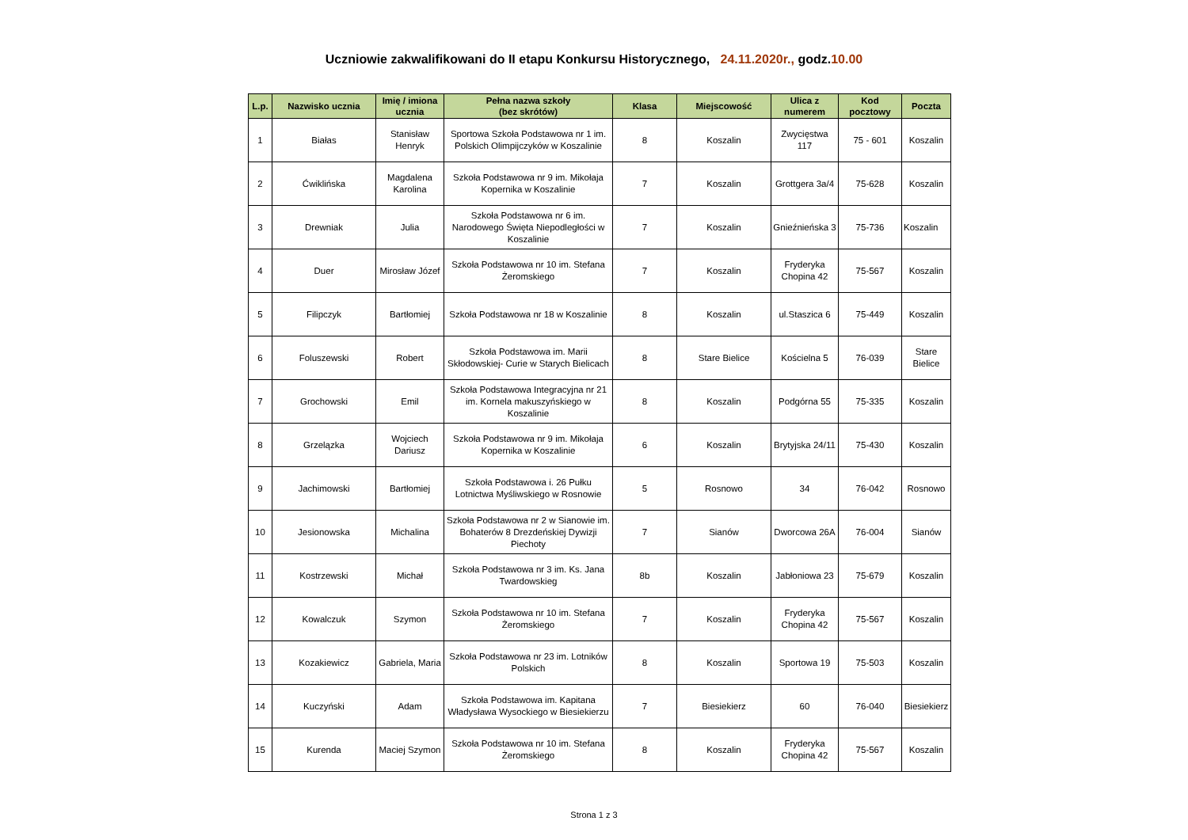Uczniowie zakwalifikowani do II etapu Konkursu Historycznego, 24.11.2020r., godz.10.00
| L.p. | Nazwisko ucznia | Imię / imiona ucznia | Pełna nazwa szkoły (bez skrótów) | Klasa | Miejscowość | Ulica z numerem | Kod pocztowy | Poczta |
| --- | --- | --- | --- | --- | --- | --- | --- | --- |
| 1 | Białas | Stanisław Henryk | Sportowa Szkoła Podstawowa nr 1 im. Polskich Olimpijczyków w Koszalinie | 8 | Koszalin | Zwycięstwa 117 | 75 - 601 | Koszalin |
| 2 | Ćwiklińska | Magdalena Karolina | Szkoła Podstawowa nr 9 im. Mikołaja Kopernika w Koszalinie | 7 | Koszalin | Grottgera 3a/4 | 75-628 | Koszalin |
| 3 | Drewniak | Julia | Szkoła Podstawowa nr 6 im. Narodowego Święta Niepodległości w Koszalinie | 7 | Koszalin | Gnieźnieńska 3 | 75-736 | Koszalin |
| 4 | Duer | Mirosław Józef | Szkoła Podstawowa nr 10 im. Stefana Żeromskiego | 7 | Koszalin | Fryderyka Chopina 42 | 75-567 | Koszalin |
| 5 | Filipczyk | Bartłomiej | Szkoła Podstawowa nr 18 w Koszalinie | 8 | Koszalin | ul.Staszica 6 | 75-449 | Koszalin |
| 6 | Foluszewski | Robert | Szkoła Podstawowa im. Marii Skłodowskiej- Curie w Starych Bielicach | 8 | Stare Bielice | Kościelna 5 | 76-039 | Stare Bielice |
| 7 | Grochowski | Emil | Szkoła Podstawowa Integracyjna nr 21 im. Kornela makuszyńskiego w Koszalinie | 8 | Koszalin | Podgórna 55 | 75-335 | Koszalin |
| 8 | Grzelązka | Wojciech Dariusz | Szkoła Podstawowa nr 9 im. Mikołaja Kopernika w Koszalinie | 6 | Koszalin | Brytyjska 24/11 | 75-430 | Koszalin |
| 9 | Jachimowski | Bartłomiej | Szkoła Podstawowa i. 26 Pułku Lotnictwa Myśliwskiego w Rosnowie | 5 | Rosnowo | 34 | 76-042 | Rosnowo |
| 10 | Jesionowska | Michalina | Szkoła Podstawowa nr 2 w Sianowie im. Bohaterów 8 Drezdeńskiej Dywizji Piechoty | 7 | Sianów | Dworcowa 26A | 76-004 | Sianów |
| 11 | Kostrzewski | Michał | Szkoła Podstawowa nr 3 im. Ks. Jana Twardowskieg | 8b | Koszalin | Jabłoniowa 23 | 75-679 | Koszalin |
| 12 | Kowalczuk | Szymon | Szkoła Podstawowa nr 10 im. Stefana Żeromskiego | 7 | Koszalin | Fryderyka Chopina 42 | 75-567 | Koszalin |
| 13 | Kozakiewicz | Gabriela, Maria | Szkoła Podstawowa nr 23 im. Lotników Polskich | 8 | Koszalin | Sportowa 19 | 75-503 | Koszalin |
| 14 | Kuczyński | Adam | Szkoła Podstawowa im. Kapitana Władysława Wysockiego w Biesiekierzu | 7 | Biesiekierz | 60 | 76-040 | Biesiekierz |
| 15 | Kurenda | Maciej Szymon | Szkoła Podstawowa nr 10 im. Stefana Żeromskiego | 8 | Koszalin | Fryderyka Chopina 42 | 75-567 | Koszalin |
Strona 1 z 3